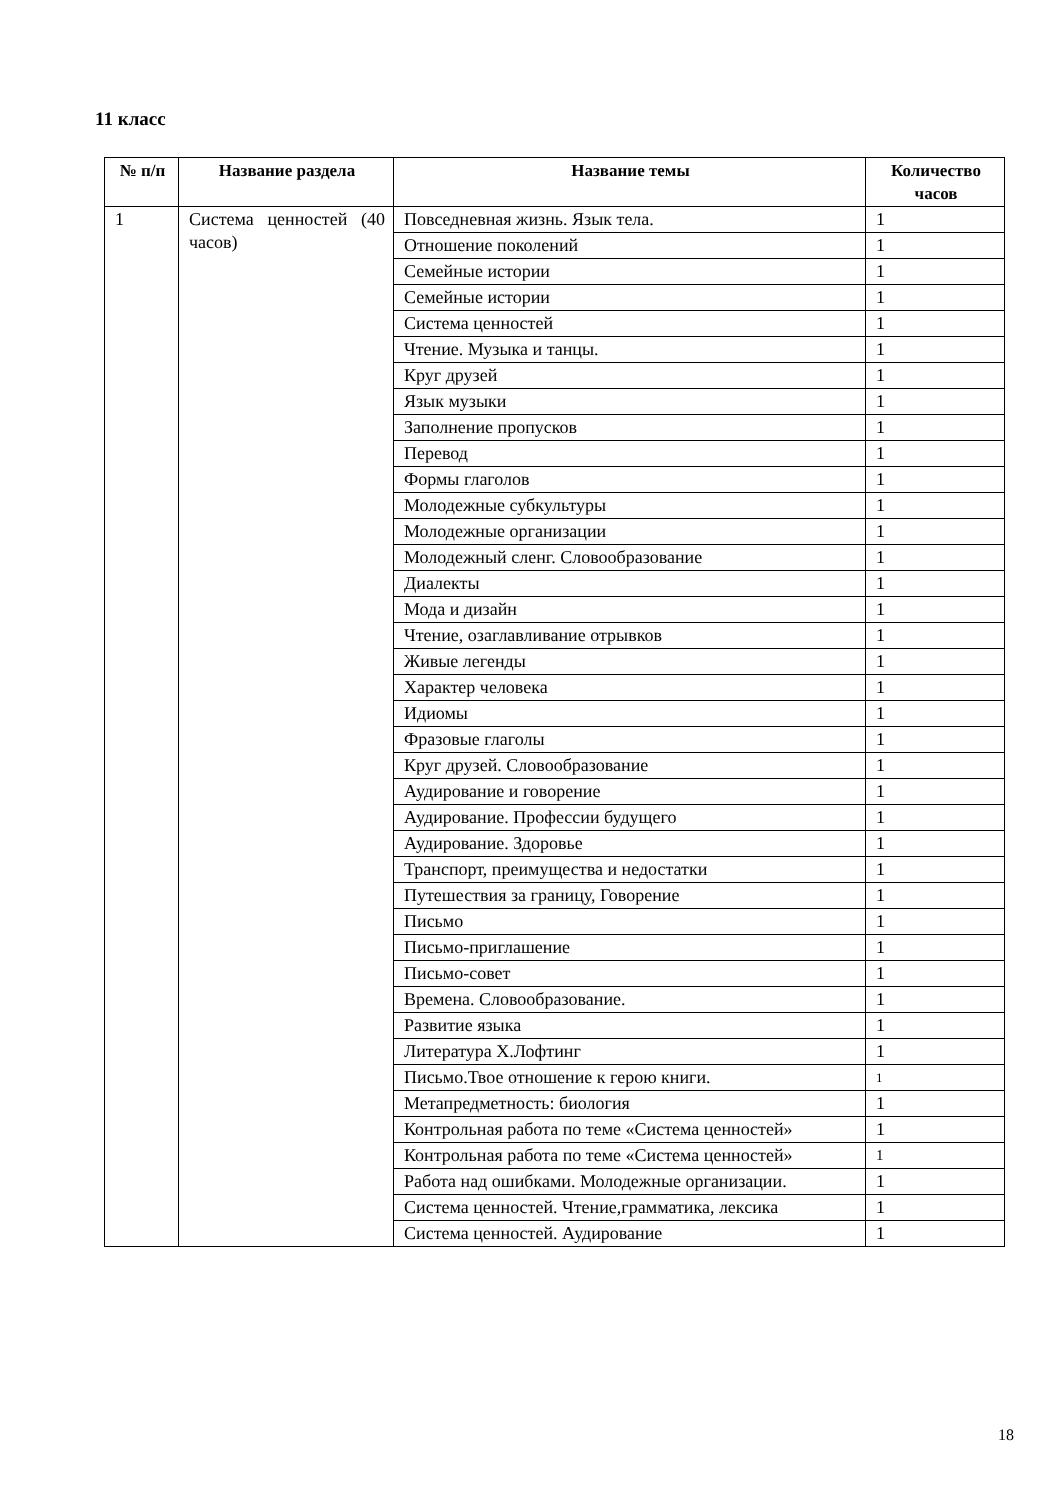11 класс
| № п/п | Название раздела | Название темы | Количество часов |
| --- | --- | --- | --- |
| 1 | Система ценностей (40 часов) | Повседневная жизнь. Язык тела. | 1 |
| | | Отношение поколений | 1 |
| | | Семейные истории | 1 |
| | | Семейные истории | 1 |
| | | Система ценностей | 1 |
| | | Чтение. Музыка и танцы. | 1 |
| | | Круг друзей | 1 |
| | | Язык музыки | 1 |
| | | Заполнение пропусков | 1 |
| | | Перевод | 1 |
| | | Формы глаголов | 1 |
| | | Молодежные субкультуры | 1 |
| | | Молодежные организации | 1 |
| | | Молодежный сленг. Словообразование | 1 |
| | | Диалекты | 1 |
| | | Мода и дизайн | 1 |
| | | Чтение, озаглавливание отрывков | 1 |
| | | Живые легенды | 1 |
| | | Характер человека | 1 |
| | | Идиомы | 1 |
| | | Фразовые глаголы | 1 |
| | | Круг друзей. Словообразование | 1 |
| | | Аудирование и говорение | 1 |
| | | Аудирование. Профессии будущего | 1 |
| | | Аудирование. Здоровье | 1 |
| | | Транспорт, преимущества и недостатки | 1 |
| | | Путешествия за границу, Говорение | 1 |
| | | Письмо | 1 |
| | | Письмо-приглашение | 1 |
| | | Письмо-совет | 1 |
| | | Времена. Словообразование. | 1 |
| | | Развитие языка | 1 |
| | | Литература Х.Лофтинг | 1 |
| | | Письмо.Твое отношение к герою книги. | 1 |
| | | Метапредметность: биология | 1 |
| | | Контрольная работа по теме «Система ценностей» | 1 |
| | | Контрольная работа по теме «Система ценностей» | 1 |
| | | Работа над ошибками. Молодежные организации. | 1 |
| | | Система ценностей. Чтение,грамматика, лексика | 1 |
| | | Система ценностей. Аудирование | 1 |
18